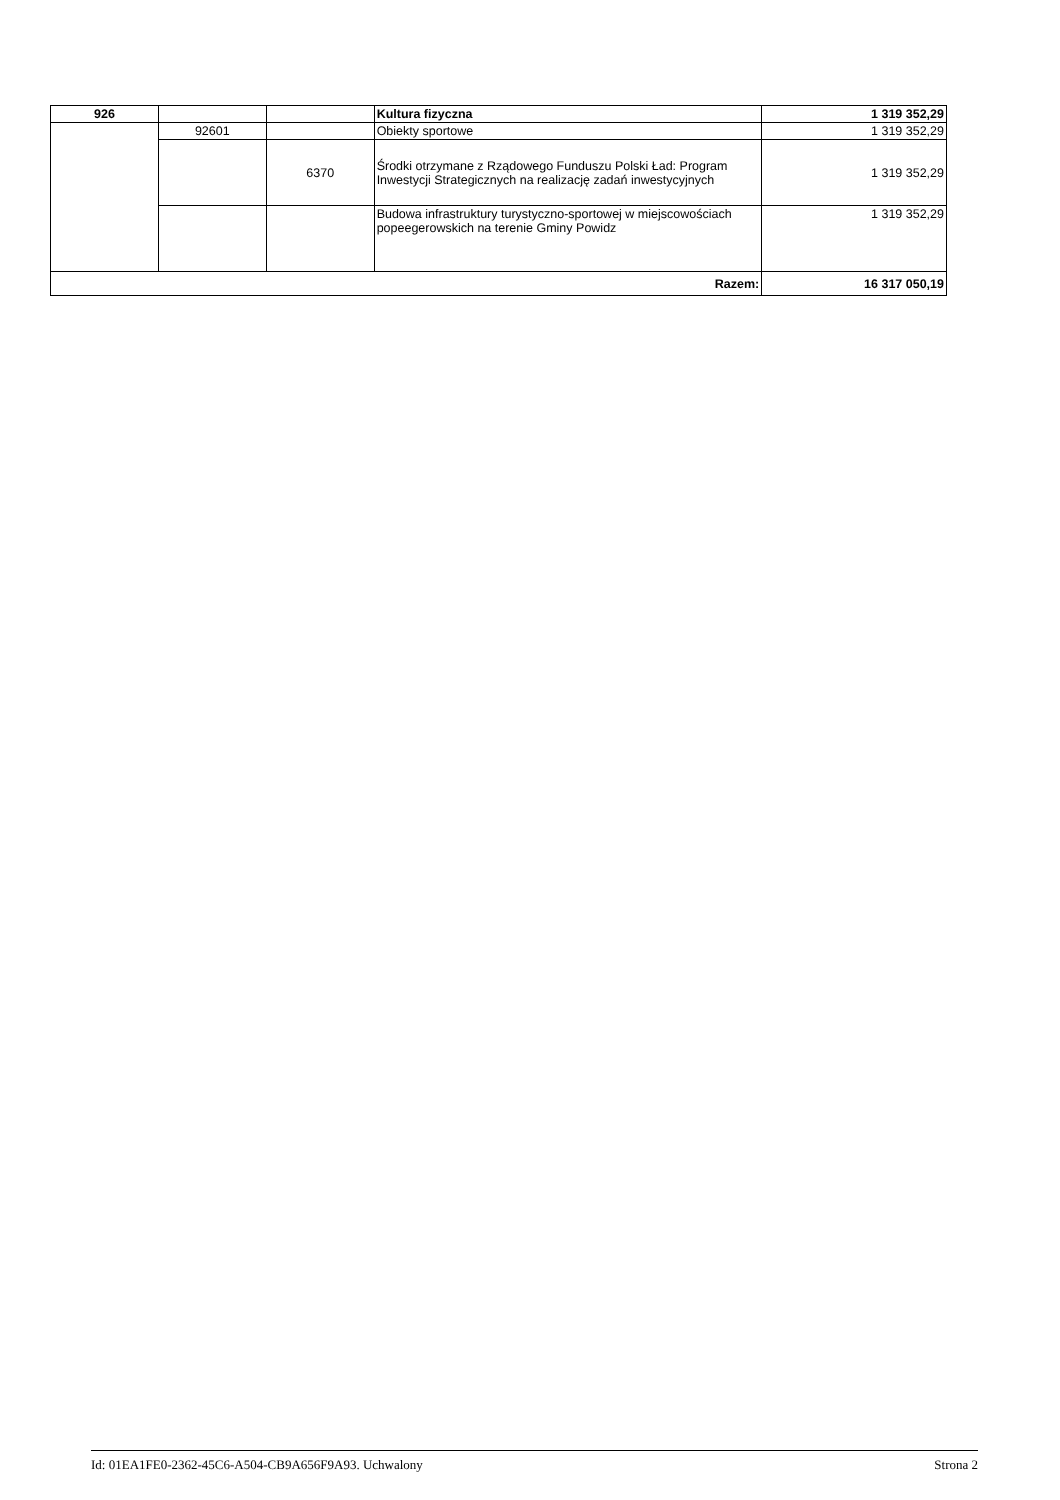| 926 | | | Kultura fizyczna | 1 319 352,29 |
| | 92601 | | Obiekty sportowe | 1 319 352,29 |
| | | 6370 | Środki otrzymane z Rządowego Funduszu Polski Ład: Program Inwestycji Strategicznych na realizację zadań inwestycyjnych | 1 319 352,29 |
| | | | Budowa infrastruktury turystyczno-sportowej w miejscowościach popeegerowskich na terenie Gminy Powidz | 1 319 352,29 |
| Razem: | | | | 16 317 050,19 |
Id: 01EA1FE0-2362-45C6-A504-CB9A656F9A93. Uchwalony Strona 2